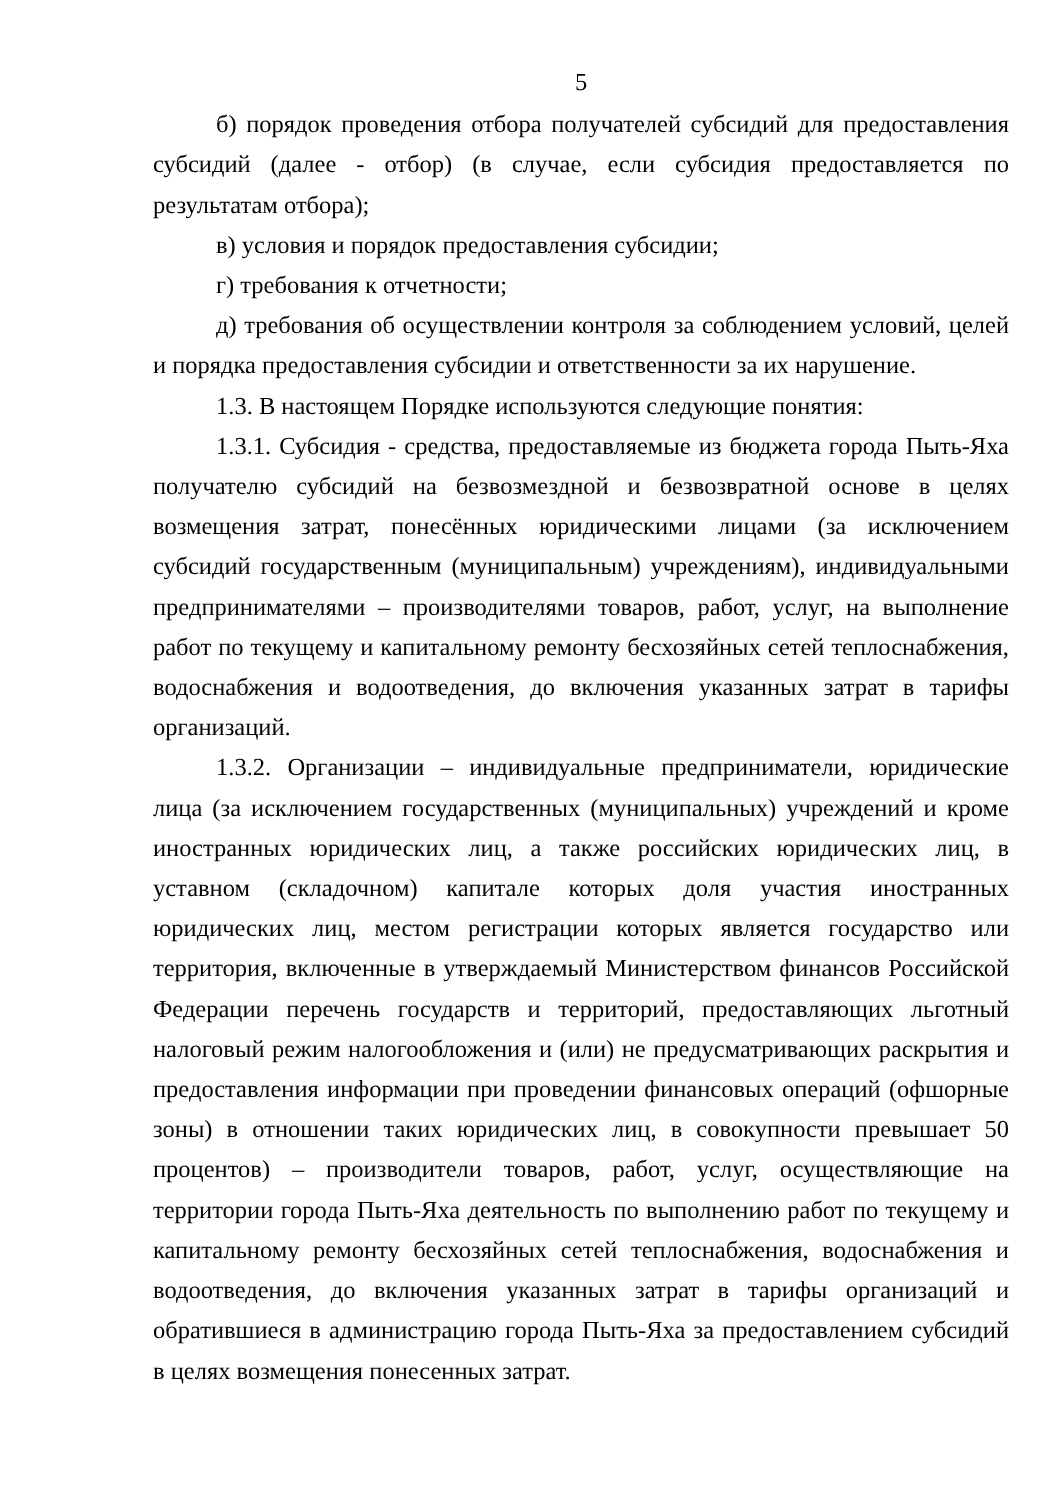5
б) порядок проведения отбора получателей субсидий для предоставления субсидий (далее - отбор) (в случае, если субсидия предоставляется по результатам отбора);
в) условия и порядок предоставления субсидии;
г) требования к отчетности;
д) требования об осуществлении контроля за соблюдением условий, целей и порядка предоставления субсидии и ответственности за их нарушение.
1.3. В настоящем Порядке используются следующие понятия:
1.3.1. Субсидия - средства, предоставляемые из бюджета города Пыть-Яха получателю субсидий на безвозмездной и безвозвратной основе в целях возмещения затрат, понесённых юридическими лицами (за исключением субсидий государственным (муниципальным) учреждениям), индивидуальными предпринимателями – производителями товаров, работ, услуг, на выполнение работ по текущему и капитальному ремонту бесхозяйных сетей теплоснабжения, водоснабжения и водоотведения, до включения указанных затрат в тарифы организаций.
1.3.2. Организации – индивидуальные предприниматели, юридические лица (за исключением государственных (муниципальных) учреждений и кроме иностранных юридических лиц, а также российских юридических лиц, в уставном (складочном) капитале которых доля участия иностранных юридических лиц, местом регистрации которых является государство или территория, включенные в утверждаемый Министерством финансов Российской Федерации перечень государств и территорий, предоставляющих льготный налоговый режим налогообложения и (или) не предусматривающих раскрытия и предоставления информации при проведении финансовых операций (офшорные зоны) в отношении таких юридических лиц, в совокупности превышает 50 процентов) – производители товаров, работ, услуг, осуществляющие на территории города Пыть-Яха деятельность по выполнению работ по текущему и капитальному ремонту бесхозяйных сетей теплоснабжения, водоснабжения и водоотведения, до включения указанных затрат в тарифы организаций и обратившиеся в администрацию города Пыть-Яха за предоставлением субсидий в целях возмещения понесенных затрат.